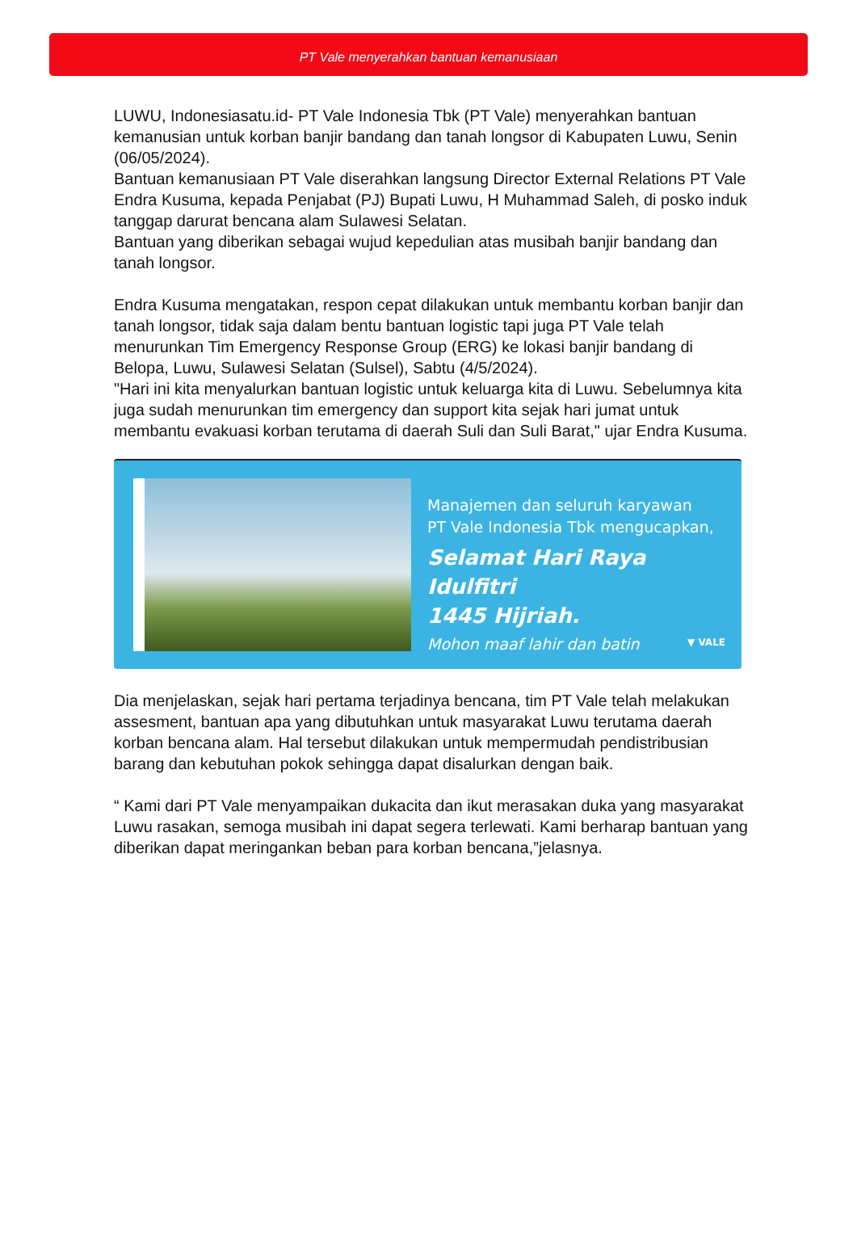PT Vale menyerahkan bantuan kemanusiaan
LUWU, Indonesiasatu.id- PT Vale Indonesia Tbk (PT Vale) menyerahkan bantuan kemanusian untuk korban banjir bandang dan tanah longsor di Kabupaten Luwu, Senin (06/05/2024).
Bantuan kemanusiaan PT Vale diserahkan langsung Director External Relations PT Vale Endra Kusuma, kepada Penjabat (PJ) Bupati Luwu, H Muhammad Saleh, di posko induk tanggap darurat bencana alam Sulawesi Selatan.
Bantuan yang diberikan sebagai wujud kepedulian atas musibah banjir bandang dan tanah longsor.
Endra Kusuma mengatakan, respon cepat dilakukan untuk membantu korban banjir dan tanah longsor, tidak saja dalam bentu bantuan logistic tapi juga PT Vale telah menurunkan Tim Emergency Response Group (ERG) ke lokasi banjir bandang di Belopa, Luwu, Sulawesi Selatan (Sulsel), Sabtu (4/5/2024).
"Hari ini kita menyalurkan bantuan logistic untuk keluarga kita di Luwu. Sebelumnya kita juga sudah menurunkan tim emergency dan support kita sejak hari jumat untuk membantu evakuasi korban terutama di daerah Suli dan Suli Barat," ujar Endra Kusuma.
Manajemen dan seluruh karyawan
PT Vale Indonesia Tbk mengucapkan,
Selamat Hari Raya Idulfitri
1445 Hijriah.
Mohon maaf lahir dan batin
▼ VALE
Dia menjelaskan, sejak hari pertama terjadinya bencana, tim PT Vale telah melakukan assesment, bantuan apa yang dibutuhkan untuk masyarakat Luwu terutama daerah korban bencana alam. Hal tersebut dilakukan untuk mempermudah pendistribusian barang dan kebutuhan pokok sehingga dapat disalurkan dengan baik.
“ Kami dari PT Vale menyampaikan dukacita dan ikut merasakan duka yang masyarakat Luwu rasakan, semoga musibah ini dapat segera terlewati. Kami berharap bantuan yang diberikan dapat meringankan beban para korban bencana,”jelasnya.